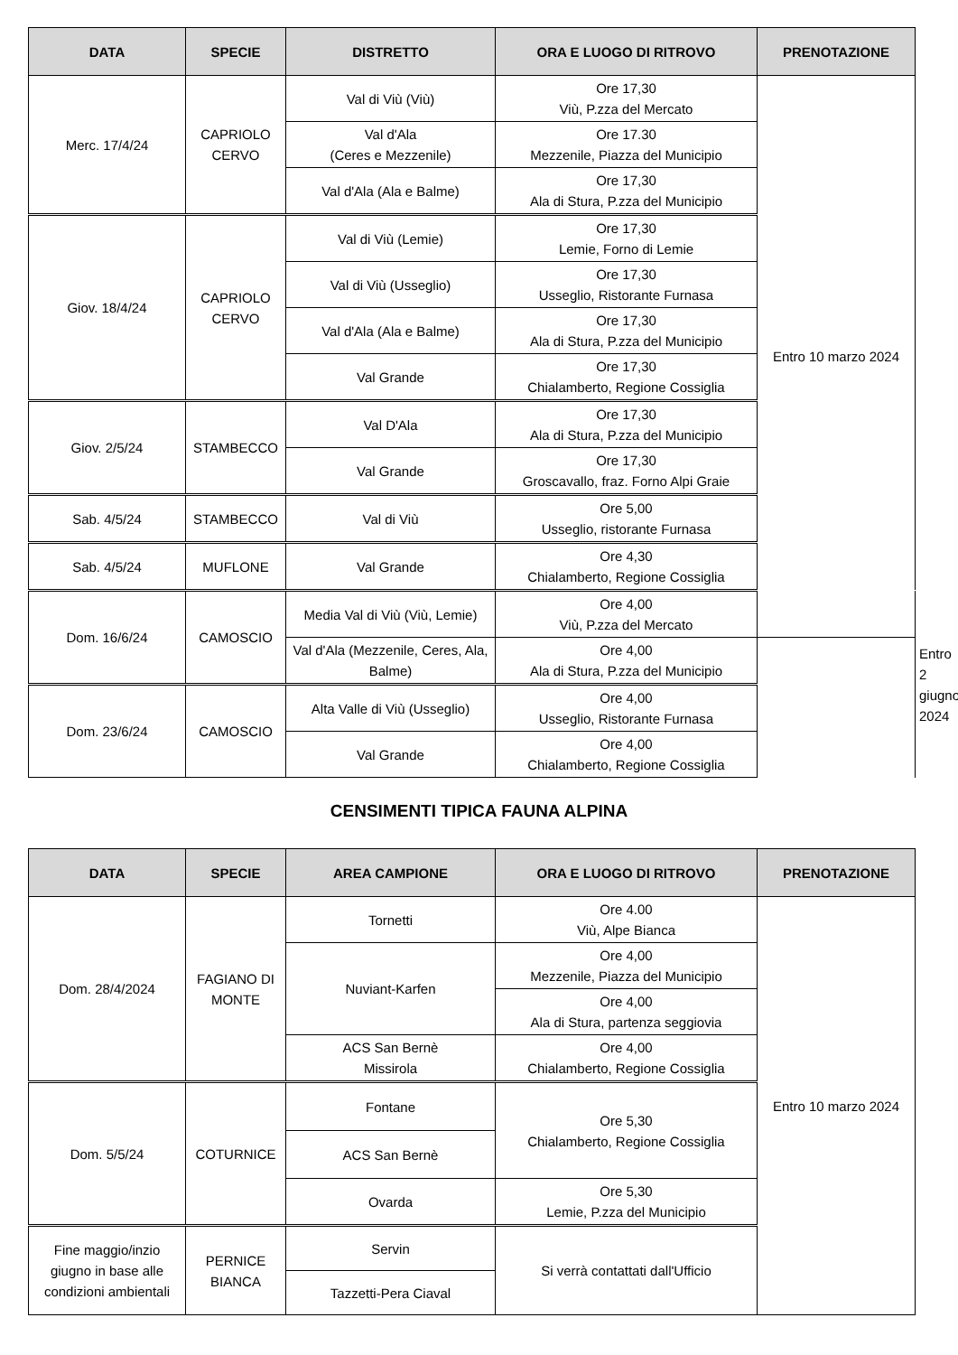| DATA | SPECIE | DISTRETTO | ORA E LUOGO DI RITROVO | PRENOTAZIONE | |
| --- | --- | --- | --- | --- | --- |
| Merc. 17/4/24 | CAPRIOLO CERVO | Val di Viù (Viù) | Ore 17,30 Viù, P.zza del Mercato | Entro 10 marzo 2024 | |
| | | Val d'Ala (Ceres e Mezzenile) | Ore 17.30 Mezzenile, Piazza del Municipio | | |
| | | Val d'Ala (Ala e Balme) | Ore 17,30 Ala di Stura, P.zza del Municipio | | |
| Giov. 18/4/24 | CAPRIOLO CERVO | Val di Viù (Lemie) | Ore 17,30 Lemie, Forno di Lemie | | |
| | | Val di Viù (Usseglio) | Ore 17,30 Usseglio, Ristorante Furnasa | | |
| | | Val d'Ala (Ala e Balme) | Ore 17,30 Ala di Stura, P.zza del Municipio | | |
| | | Val Grande | Ore 17,30 Chialamberto, Regione Cossiglia | | |
| Giov. 2/5/24 | STAMBECCO | Val D'Ala | Ore 17,30 Ala di Stura, P.zza del Municipio | | |
| | | Val Grande | Ore 17,30 Groscavallo, fraz. Forno Alpi Graie | | |
| Sab. 4/5/24 | STAMBECCO | Val di Viù | Ore 5,00 Usseglio, ristorante Furnasa | | |
| Sab. 4/5/24 | MUFLONE | Val Grande | Ore 4,30 Chialamberto, Regione Cossiglia | | |
| Dom. 16/6/24 | CAMOSCIO | Media Val di Viù (Viù, Lemie) | Ore 4,00 Viù, P.zza del Mercato | | Entro 2 giugno 2024 |
| | | Val d'Ala (Mezzenile, Ceres, Ala, Balme) | Ore 4,00 Ala di Stura, P.zza del Municipio | | |
| Dom. 23/6/24 | CAMOSCIO | Alta Valle di Viù (Usseglio) | Ore 4,00 Usseglio, Ristorante Furnasa | | |
| | | Val Grande | Ore 4,00 Chialamberto, Regione Cossiglia | | |
CENSIMENTI TIPICA FAUNA ALPINA
| DATA | SPECIE | AREA CAMPIONE | ORA E LUOGO DI RITROVO | PRENOTAZIONE |
| --- | --- | --- | --- | --- |
| Dom. 28/4/2024 | FAGIANO DI MONTE | Tornetti | Ore 4.00 Viù, Alpe Bianca | Entro 10 marzo 2024 |
| | | Nuviant-Karfen | Ore 4,00 Mezzenile, Piazza del Municipio | |
| | | | Ore 4,00 Ala di Stura, partenza seggiovia | |
| | | ACS San Bernè Missirola | Ore 4,00 Chialamberto, Regione Cossiglia | |
| Dom. 5/5/24 | COTURNICE | Fontane | Ore 5,30 Chialamberto, Regione Cossiglia | |
| | | ACS San Bernè | | |
| | | Ovarda | Ore 5,30 Lemie, P.zza del Municipio | |
| Fine maggio/inzio giugno in base alle condizioni ambientali | PERNICE BIANCA | Servin | Si verrà contattati dall'Ufficio | |
| | | Tazzetti-Pera Ciaval | | |